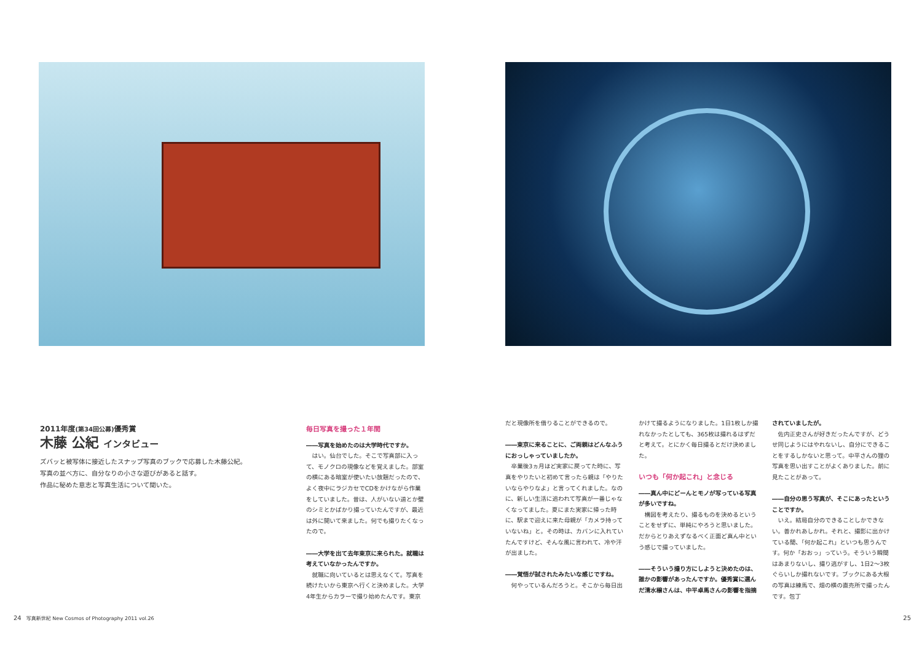2011年度(第34回公募) 優秀賞
木藤 公紀 インタビュー
ズバッと被写体に接近したスナップ写真のブックで応募した木藤公紀。
写真の並べ方に、自分なりの小さな遊びがあると話す。
作品に秘めた意志と写真生活について聞いた。
毎日写真を撮った１年間
――写真を始めたのは大学時代ですか。
　はい。仙台でした。そこで写真部に入って、モノクロの現像などを覚えました。部室の横にある暗室が使いたい放題だったので、よく夜中にラジカセでCDをかけながら作業をしていました。昔は、人がいない道とか壁のシミとかばかり撮っていたんですが、最近は外に開いて来ました。何でも撮りたくなったので。
――大学を出て去年東京に来られた。就職は考えていなかったんですか。
　就職に向いているとは思えなくて。写真を続けたいから東京へ行くと決めました。大学4年生からカラーで撮り始めたんです。東京
だと現像所を借りることができるので。
――東京に来ることに、ご両親はどんなふうにおっしゃっていましたか。
　卒業後3ヵ月ほど実家に戻ってた時に、写真をやりたいと初めて言ったら親は「やりたいならやりなよ」と言ってくれました。なのに、新しい生活に追われて写真が一番じゃなくなってました。夏にまた実家に帰った時に、駅まで迎えに来た母親が「カメラ持っていないね」と。その時は、カバンに入れていたんですけど、そんな風に言われて、冷や汗が出ました。
――覚悟が試されたみたいな感じですね。
　何やっているんだろうと。そこから毎日出
かけて撮るようになりました。1日1枚しか撮れなかったとしても、365枚は撮れるはずだと考えて。とにかく毎日撮るとだけ決めました。
いつも「何か起これ」と念じる
――真ん中にどーんとモノが写っている写真が多いですね。
　構図を考えたり、撮るものを決めるということをせずに、単純にやろうと思いました。だからとりあえずなるべく正面ど真ん中という感じで撮っていました。
――そういう撮り方にしようと決めたのは、誰かの影響があったんですか。優秀賞に選んだ清水穣さんは、中平卓馬さんの影響を指摘
されていましたが。
　佐内正史さんが好きだったんですが、どうせ同じようにはやれないし、自分にできることをするしかないと思って。中平さんの狸の写真を思い出すことがよくありました。前に見たことがあって。
――自分の思う写真が、そこにあったということですか。
　いえ。結局自分のできることしかできない。善かれあしかれ。それと、撮影に出かけている間、「何か起これ」といつも思うんです。何か「おおっ」っていう。そういう瞬間はあまりないし、撮り逃がすし、1日2〜3枚ぐらいしか撮れないです。ブックにある大根の写真は練馬で、畑の横の直売所で撮ったんです。包丁
24　写真新世紀 New Cosmos of Photography 2011 vol.26 25